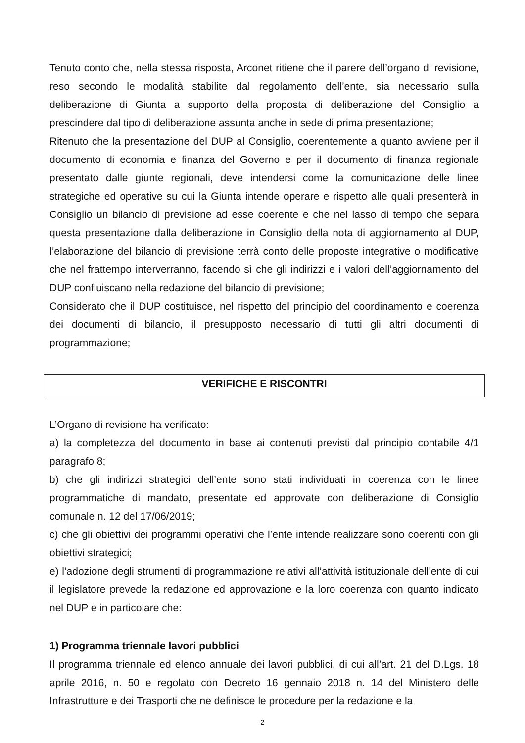Tenuto conto che, nella stessa risposta, Arconet ritiene che il parere dell’organo di revisione, reso secondo le modalità stabilite dal regolamento dell’ente, sia necessario sulla deliberazione di Giunta a supporto della proposta di deliberazione del Consiglio a prescindere dal tipo di deliberazione assunta anche in sede di prima presentazione;
Ritenuto che la presentazione del DUP al Consiglio, coerentemente a quanto avviene per il documento di economia e finanza del Governo e per il documento di finanza regionale presentato dalle giunte regionali, deve intendersi come la comunicazione delle linee strategiche ed operative su cui la Giunta intende operare e rispetto alle quali presenterà in Consiglio un bilancio di previsione ad esse coerente e che nel lasso di tempo che separa questa presentazione dalla deliberazione in Consiglio della nota di aggiornamento al DUP, l’elaborazione del bilancio di previsione terrà conto delle proposte integrative o modificative che nel frattempo interverranno, facendo sì che gli indirizzi e i valori dell’aggiornamento del DUP confluiscano nella redazione del bilancio di previsione;
Considerato che il DUP costituisce, nel rispetto del principio del coordinamento e coerenza dei documenti di bilancio, il presupposto necessario di tutti gli altri documenti di programmazione;
VERIFICHE E RISCONTRI
L’Organo di revisione ha verificato:
a) la completezza del documento in base ai contenuti previsti dal principio contabile 4/1 paragrafo 8;
b) che gli indirizzi strategici dell’ente sono stati individuati in coerenza con le linee programmatiche di mandato, presentate ed approvate con deliberazione di Consiglio comunale n. 12 del 17/06/2019;
c) che gli obiettivi dei programmi operativi che l’ente intende realizzare sono coerenti con gli obiettivi strategici;
e) l’adozione degli strumenti di programmazione relativi all’attività istituzionale dell’ente di cui il legislatore prevede la redazione ed approvazione e la loro coerenza con quanto indicato nel DUP e in particolare che:
1) Programma triennale lavori pubblici
Il programma triennale ed elenco annuale dei lavori pubblici, di cui all’art. 21 del D.Lgs. 18 aprile 2016, n. 50 e regolato con Decreto 16 gennaio 2018 n. 14 del Ministero delle Infrastrutture e dei Trasporti che ne definisce le procedure per la redazione e la
2